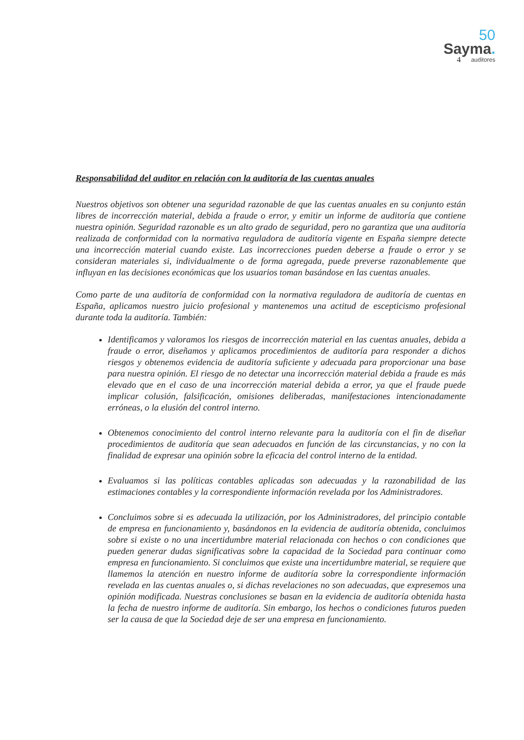50
Sayma.
auditores
4
Responsabilidad del auditor en relación con la auditoría de las cuentas anuales
Nuestros objetivos son obtener una seguridad razonable de que las cuentas anuales en su conjunto están libres de incorrección material, debida a fraude o error, y emitir un informe de auditoría que contiene nuestra opinión. Seguridad razonable es un alto grado de seguridad, pero no garantiza que una auditoría realizada de conformidad con la normativa reguladora de auditoría vigente en España siempre detecte una incorrección material cuando existe. Las incorrecciones pueden deberse a fraude o error y se consideran materiales si, individualmente o de forma agregada, puede preverse razonablemente que influyan en las decisiones económicas que los usuarios toman basándose en las cuentas anuales.
Como parte de una auditoría de conformidad con la normativa reguladora de auditoría de cuentas en España, aplicamos nuestro juicio profesional y mantenemos una actitud de escepticismo profesional durante toda la auditoría. También:
Identificamos y valoramos los riesgos de incorrección material en las cuentas anuales, debida a fraude o error, diseñamos y aplicamos procedimientos de auditoría para responder a dichos riesgos y obtenemos evidencia de auditoría suficiente y adecuada para proporcionar una base para nuestra opinión. El riesgo de no detectar una incorrección material debida a fraude es más elevado que en el caso de una incorrección material debida a error, ya que el fraude puede implicar colusión, falsificación, omisiones deliberadas, manifestaciones intencionadamente erróneas, o la elusión del control interno.
Obtenemos conocimiento del control interno relevante para la auditoría con el fin de diseñar procedimientos de auditoría que sean adecuados en función de las circunstancias, y no con la finalidad de expresar una opinión sobre la eficacia del control interno de la entidad.
Evaluamos si las políticas contables aplicadas son adecuadas y la razonabilidad de las estimaciones contables y la correspondiente información revelada por los Administradores.
Concluimos sobre si es adecuada la utilización, por los Administradores, del principio contable de empresa en funcionamiento y, basándonos en la evidencia de auditoría obtenida, concluimos sobre si existe o no una incertidumbre material relacionada con hechos o con condiciones que pueden generar dudas significativas sobre la capacidad de la Sociedad para continuar como empresa en funcionamiento. Si concluimos que existe una incertidumbre material, se requiere que llamemos la atención en nuestro informe de auditoría sobre la correspondiente información revelada en las cuentas anuales o, si dichas revelaciones no son adecuadas, que expresemos una opinión modificada. Nuestras conclusiones se basan en la evidencia de auditoría obtenida hasta la fecha de nuestro informe de auditoría. Sin embargo, los hechos o condiciones futuros pueden ser la causa de que la Sociedad deje de ser una empresa en funcionamiento.